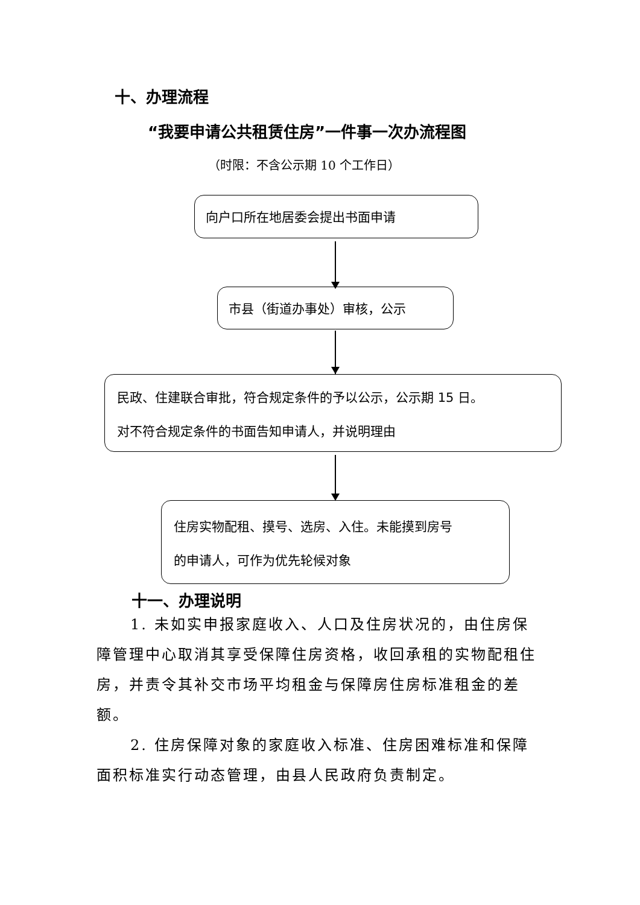十、办理流程
“我要申请公共租赁住房”一件事一次办流程图
（时限：不含公示期 10 个工作日）
向户口所在地居委会提出书面申请
市县（街道办事处）审核，公示
民政、住建联合审批，符合规定条件的予以公示，公示期 15 日。
对不符合规定条件的书面告知申请人，并说明理由
住房实物配租、摸号、选房、入住。未能摸到房号
的申请人，可作为优先轮候对象
十一、办理说明
1. 未如实申报家庭收入、人口及住房状况的，由住房保障管理中心取消其享受保障住房资格，收回承租的实物配租住房，并责令其补交市场平均租金与保障房住房标准租金的差额。
2. 住房保障对象的家庭收入标准、住房困难标准和保障面积标准实行动态管理，由县人民政府负责制定。